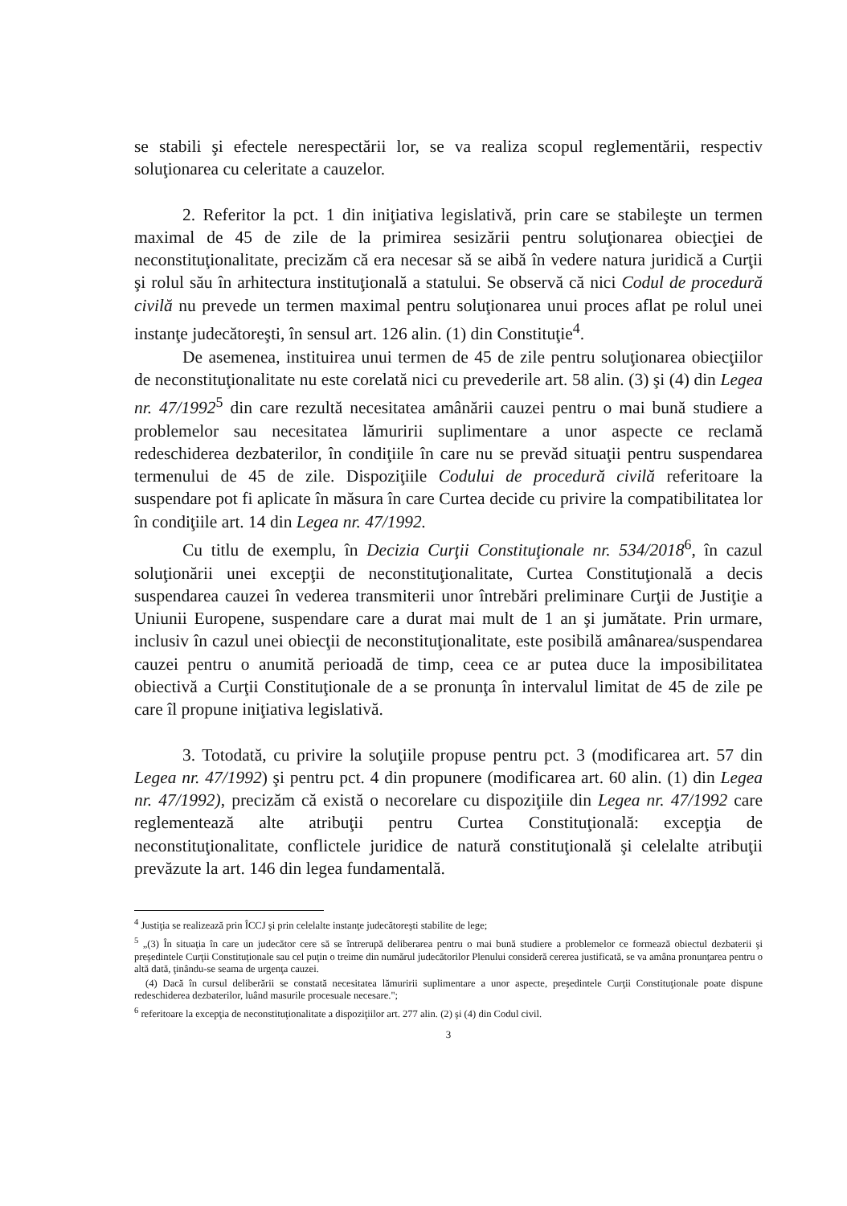se stabili şi efectele nerespectării lor, se va realiza scopul reglementării, respectiv soluţionarea cu celeritate a cauzelor.
2. Referitor la pct. 1 din iniţiativa legislativă, prin care se stabileşte un termen maximal de 45 de zile de la primirea sesizării pentru soluţionarea obiecţiei de neconstituţionalitate, precizăm că era necesar să se aibă în vedere natura juridică a Curţii şi rolul său în arhitectura instituţională a statului. Se observă că nici Codul de procedură civilă nu prevede un termen maximal pentru soluţionarea unui proces aflat pe rolul unei instanţe judecătoreşti, în sensul art. 126 alin. (1) din Constituţie<sup>4</sup>.
De asemenea, instituirea unui termen de 45 de zile pentru soluţionarea obiecţiilor de neconstituţionalitate nu este corelată nici cu prevederile art. 58 alin. (3) şi (4) din Legea nr. 47/1992<sup>5</sup> din care rezultă necesitatea amânării cauzei pentru o mai bună studiere a problemelor sau necesitatea lămuririi suplimentare a unor aspecte ce reclamă redeschiderea dezbaterilor, în condiţiile în care nu se prevăd situaţii pentru suspendarea termenului de 45 de zile. Dispoziţiile Codului de procedură civilă referitoare la suspendare pot fi aplicate în măsura în care Curtea decide cu privire la compatibilitatea lor în condiţiile art. 14 din Legea nr. 47/1992.
Cu titlu de exemplu, în Decizia Curţii Constituţionale nr. 534/2018<sup>6</sup>, în cazul soluţionării unei excepţii de neconstituţionalitate, Curtea Constituţională a decis suspendarea cauzei în vederea transmiterii unor întrebări preliminare Curţii de Justiţie a Uniunii Europene, suspendare care a durat mai mult de 1 an şi jumătate. Prin urmare, inclusiv în cazul unei obiecţii de neconstituţionalitate, este posibilă amânarea/suspendarea cauzei pentru o anumită perioadă de timp, ceea ce ar putea duce la imposibilitatea obiectivă a Curţii Constituţionale de a se pronunţa în intervalul limitat de 45 de zile pe care îl propune iniţiativa legislativă.
3. Totodată, cu privire la soluţiile propuse pentru pct. 3 (modificarea art. 57 din Legea nr. 47/1992) şi pentru pct. 4 din propunere (modificarea art. 60 alin. (1) din Legea nr. 47/1992), precizăm că există o necorelare cu dispoziţiile din Legea nr. 47/1992 care reglementează alte atribuţii pentru Curtea Constituţională: excepţia de neconstituţionalitate, conflictele juridice de natură constituţională şi celelalte atribuţii prevăzute la art. 146 din legea fundamentală.
<sup>4</sup> Justiţia se realizează prin ÎCCJ şi prin celelalte instanţe judecătoreşti stabilite de lege;
<sup>5</sup> „(3) În situaţia în care un judecător cere să se întrerupă deliberarea pentru o mai bună studiere a problemelor ce formează obiectul dezbaterii şi preşedintele Curţii Constituţionale sau cel puţin o treime din numărul judecătorilor Plenului consideră cererea justificată, se va amâna pronunţarea pentru o altă dată, ţinându-se seama de urgenţa cauzei.
(4) Dacă în cursul deliberării se constată necesitatea lămuririi suplimentare a unor aspecte, preşedintele Curţii Constituţionale poate dispune redeschiderea dezbaterilor, luând masurile procesuale necesare.";
<sup>6</sup> referitoare la excepţia de neconstituţionalitate a dispoziţiilor art. 277 alin. (2) şi (4) din Codul civil.
3